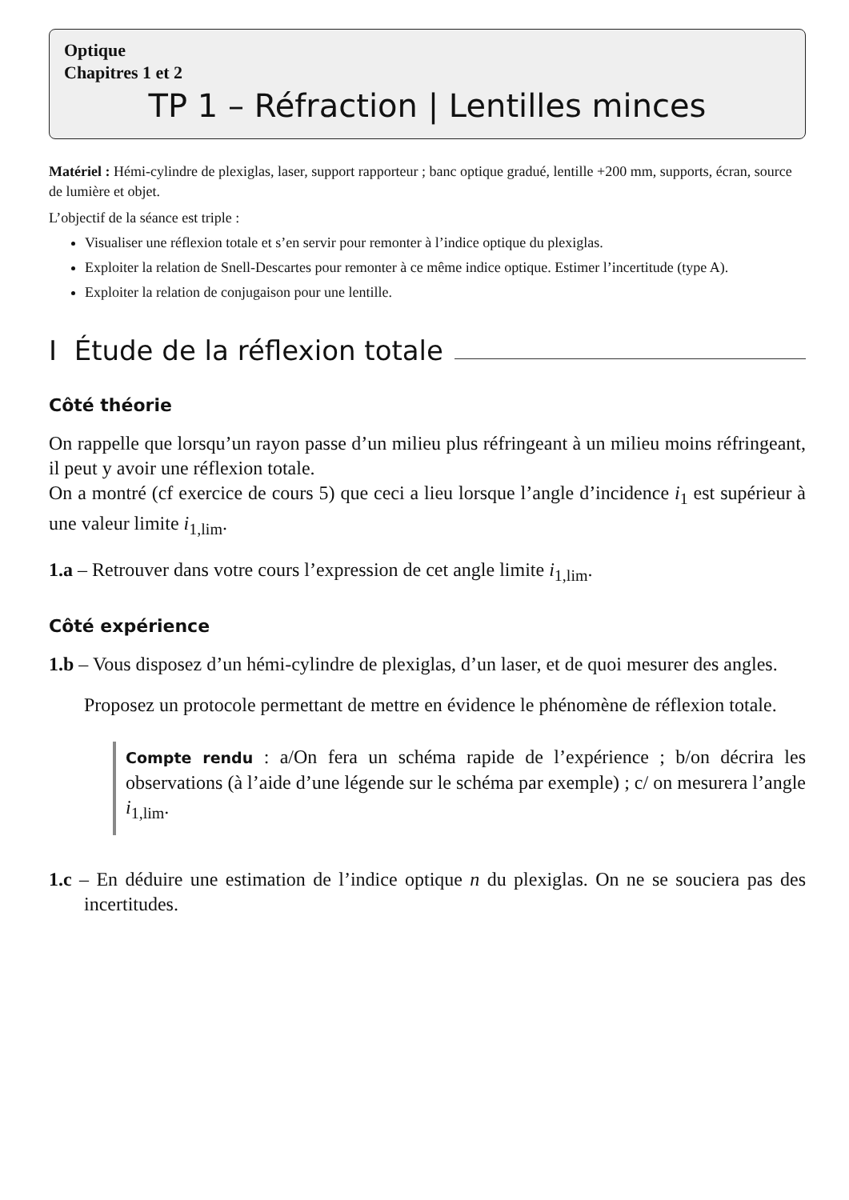Optique
Chapitres 1 et 2
TP 1 – Réfraction | Lentilles minces
Matériel : Hémi-cylindre de plexiglas, laser, support rapporteur ; banc optique gradué, lentille +200 mm, supports, écran, source de lumière et objet.
L’objectif de la séance est triple :
Visualiser une réflexion totale et s’en servir pour remonter à l’indice optique du plexiglas.
Exploiter la relation de Snell-Descartes pour remonter à ce même indice optique. Estimer l’incertitude (type A).
Exploiter la relation de conjugaison pour une lentille.
I Étude de la réflexion totale
Côté théorie
On rappelle que lorsqu’un rayon passe d’un milieu plus réfringeant à un milieu moins réfringeant, il peut y avoir une réflexion totale.
On a montré (cf exercice de cours 5) que ceci a lieu lorsque l’angle d’incidence i<sub>1</sub> est supérieur à une valeur limite i<sub>1,lim</sub>.
1.a – Retrouver dans votre cours l’expression de cet angle limite i<sub>1,lim</sub>.
Côté expérience
1.b – Vous disposez d’un hémi-cylindre de plexiglas, d’un laser, et de quoi mesurer des angles.
Proposez un protocole permettant de mettre en évidence le phénomène de réflexion totale.
Compte rendu : a/On fera un schéma rapide de l’expérience ; b/on décrira les observations (à l’aide d’une légende sur le schéma par exemple) ; c/ on mesurera l’angle i<sub>1,lim</sub>.
1.c – En déduire une estimation de l’indice optique n du plexiglas. On ne se souciera pas des incertitudes.